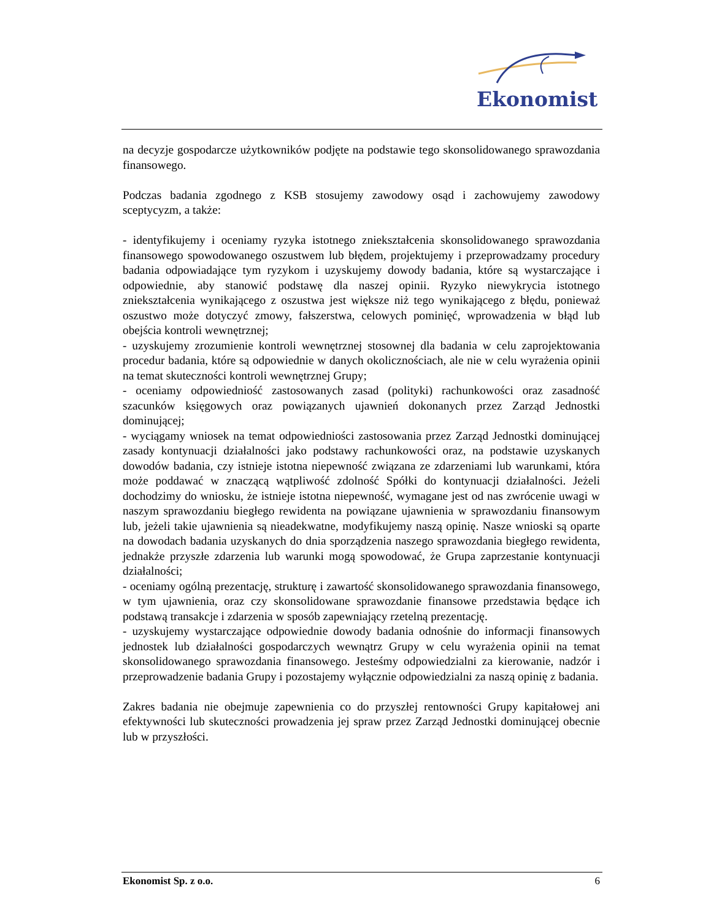Ekonomist
na decyzje gospodarcze użytkowników podjęte na podstawie tego skonsolidowanego sprawozdania finansowego.
Podczas badania zgodnego z KSB stosujemy zawodowy osąd i zachowujemy zawodowy sceptycyzm, a także:
- identyfikujemy i oceniamy ryzyka istotnego zniekształcenia skonsolidowanego sprawozdania finansowego spowodowanego oszustwem lub błędem, projektujemy i przeprowadzamy procedury badania odpowiadające tym ryzykom i uzyskujemy dowody badania, które są wystarczające i odpowiednie, aby stanowić podstawę dla naszej opinii. Ryzyko niewykrycia istotnego zniekształcenia wynikającego z oszustwa jest większe niż tego wynikającego z błędu, ponieważ oszustwo może dotyczyć zmowy, fałszerstwa, celowych pominięć, wprowadzenia w błąd lub obejścia kontroli wewnętrznej;
- uzyskujemy zrozumienie kontroli wewnętrznej stosownej dla badania w celu zaprojektowania procedur badania, które są odpowiednie w danych okolicznościach, ale nie w celu wyrażenia opinii na temat skuteczności kontroli wewnętrznej Grupy;
- oceniamy odpowiedniość zastosowanych zasad (polityki) rachunkowości oraz zasadność szacunków księgowych oraz powiązanych ujawnień dokonanych przez Zarząd Jednostki dominującej;
- wyciągamy wniosek na temat odpowiedniości zastosowania przez Zarząd Jednostki dominującej zasady kontynuacji działalności jako podstawy rachunkowości oraz, na podstawie uzyskanych dowodów badania, czy istnieje istotna niepewność związana ze zdarzeniami lub warunkami, która może poddawać w znaczącą wątpliwość zdolność Spółki do kontynuacji działalności. Jeżeli dochodzimy do wniosku, że istnieje istotna niepewność, wymagane jest od nas zwrócenie uwagi w naszym sprawozdaniu biegłego rewidenta na powiązane ujawnienia w sprawozdaniu finansowym lub, jeżeli takie ujawnienia są nieadekwatne, modyfikujemy naszą opinię. Nasze wnioski są oparte na dowodach badania uzyskanych do dnia sporządzenia naszego sprawozdania biegłego rewidenta, jednakże przyszłe zdarzenia lub warunki mogą spowodować, że Grupa zaprzestanie kontynuacji działalności;
- oceniamy ogólną prezentację, strukturę i zawartość skonsolidowanego sprawozdania finansowego, w tym ujawnienia, oraz czy skonsolidowane sprawozdanie finansowe przedstawia będące ich podstawą transakcje i zdarzenia w sposób zapewniający rzetelną prezentację.
- uzyskujemy wystarczające odpowiednie dowody badania odnośnie do informacji finansowych jednostek lub działalności gospodarczych wewnątrz Grupy w celu wyrażenia opinii na temat skonsolidowanego sprawozdania finansowego. Jesteśmy odpowiedzialni za kierowanie, nadzór i przeprowadzenie badania Grupy i pozostajemy wyłącznie odpowiedzialni za naszą opinię z badania.
Zakres badania nie obejmuje zapewnienia co do przyszłej rentowności Grupy kapitałowej ani efektywności lub skuteczności prowadzenia jej spraw przez Zarząd Jednostki dominującej obecnie lub w przyszłości.
Ekonomist Sp. z o.o. 6